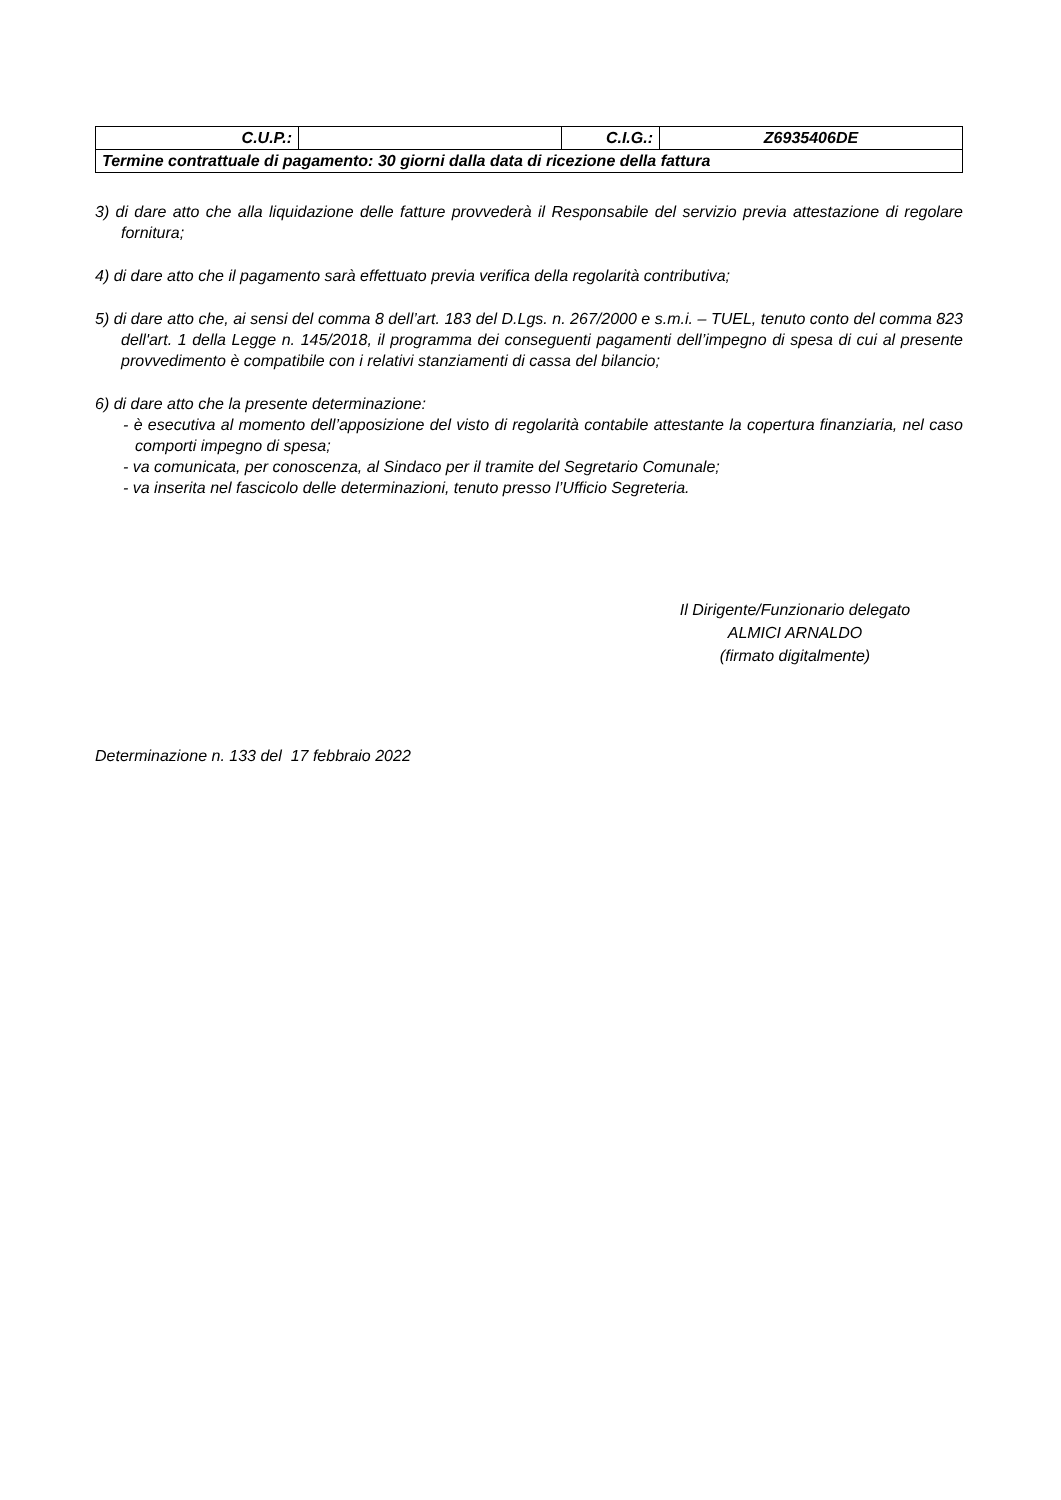| C.U.P.: | | C.I.G.: | Z6935406DE |
| Termine contrattuale di pagamento: 30 giorni dalla data di ricezione della fattura | | | |
3) di dare atto che alla liquidazione delle fatture provvederà il Responsabile del servizio previa attestazione di regolare fornitura;
4) di dare atto che il pagamento sarà effettuato previa verifica della regolarità contributiva;
5) di dare atto che, ai sensi del comma 8 dell’art. 183 del D.Lgs. n. 267/2000 e s.m.i. – TUEL, tenuto conto del comma 823 dell'art. 1 della Legge n. 145/2018, il programma dei conseguenti pagamenti dell’impegno di spesa di cui al presente provvedimento è compatibile con i relativi stanziamenti di cassa del bilancio;
6) di dare atto che la presente determinazione:
- è esecutiva al momento dell’apposizione del visto di regolarità contabile attestante la copertura finanziaria, nel caso comporti impegno di spesa;
- va comunicata, per conoscenza, al Sindaco per il tramite del Segretario Comunale;
- va inserita nel fascicolo delle determinazioni, tenuto presso l’Ufficio Segreteria.
Il Dirigente/Funzionario delegato
ALMICI ARNALDO
(firmato digitalmente)
Determinazione n. 133 del 17 febbraio 2022